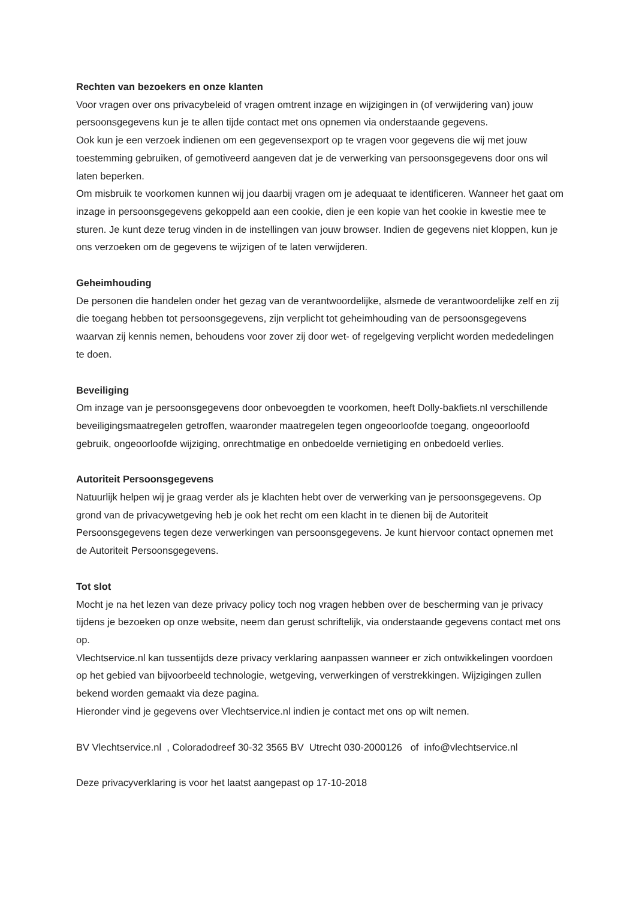Rechten van bezoekers en onze klanten
Voor vragen over ons privacybeleid of vragen omtrent inzage en wijzigingen in (of verwijdering van) jouw persoonsgegevens kun je te allen tijde contact met ons opnemen via onderstaande gegevens.
Ook kun je een verzoek indienen om een gegevensexport op te vragen voor gegevens die wij met jouw toestemming gebruiken, of gemotiveerd aangeven dat je de verwerking van persoonsgegevens door ons wil laten beperken.
Om misbruik te voorkomen kunnen wij jou daarbij vragen om je adequaat te identificeren. Wanneer het gaat om inzage in persoonsgegevens gekoppeld aan een cookie, dien je een kopie van het cookie in kwestie mee te sturen. Je kunt deze terug vinden in de instellingen van jouw browser. Indien de gegevens niet kloppen, kun je ons verzoeken om de gegevens te wijzigen of te laten verwijderen.
Geheimhouding
De personen die handelen onder het gezag van de verantwoordelijke, alsmede de verantwoordelijke zelf en zij die toegang hebben tot persoonsgegevens, zijn verplicht tot geheimhouding van de persoonsgegevens waarvan zij kennis nemen, behoudens voor zover zij door wet- of regelgeving verplicht worden mededelingen te doen.
Beveiliging
Om inzage van je persoonsgegevens door onbevoegden te voorkomen, heeft Dolly-bakfiets.nl verschillende beveiligingsmaatregelen getroffen, waaronder maatregelen tegen ongeoorloofde toegang, ongeoorloofd gebruik, ongeoorloofde wijziging, onrechtmatige en onbedoelde vernietiging en onbedoeld verlies.
Autoriteit Persoonsgegevens
Natuurlijk helpen wij je graag verder als je klachten hebt over de verwerking van je persoonsgegevens. Op grond van de privacywetgeving heb je ook het recht om een klacht in te dienen bij de Autoriteit Persoonsgegevens tegen deze verwerkingen van persoonsgegevens. Je kunt hiervoor contact opnemen met de Autoriteit Persoonsgegevens.
Tot slot
Mocht je na het lezen van deze privacy policy toch nog vragen hebben over de bescherming van je privacy tijdens je bezoeken op onze website, neem dan gerust schriftelijk, via onderstaande gegevens contact met ons op.
Vlechtservice.nl kan tussentijds deze privacy verklaring aanpassen wanneer er zich ontwikkelingen voordoen op het gebied van bijvoorbeeld technologie, wetgeving, verwerkingen of verstrekkingen. Wijzigingen zullen bekend worden gemaakt via deze pagina.
Hieronder vind je gegevens over Vlechtservice.nl indien je contact met ons op wilt nemen.
BV Vlechtservice.nl , Coloradodreef 30-32 3565 BV Utrecht 030-2000126 of info@vlechtservice.nl
Deze privacyverklaring is voor het laatst aangepast op 17-10-2018